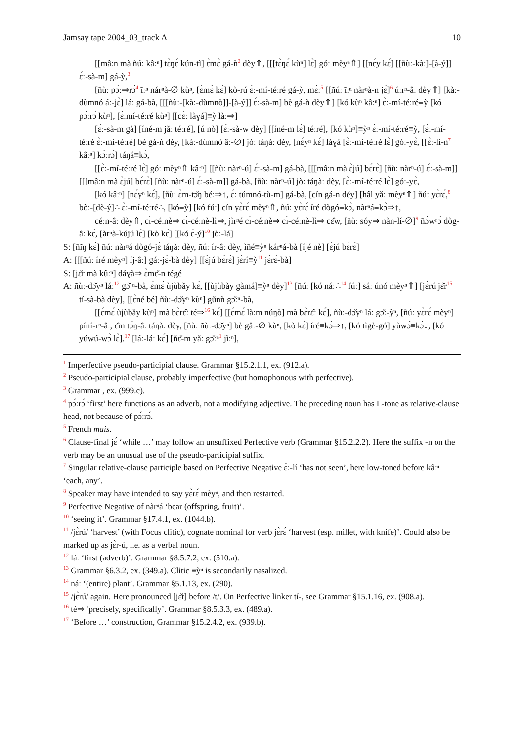Jamsay tape 2004_03_track A 10
[[mâːn mà ñúː kâːⁿ] tɛ̀ŋɛ́ kún-tì] ɛ̀mɛ̀ gá-ǹ<sup>2</sup> dèy⇑, [[[tɛ̀ŋɛ́ kùⁿ] lɛ̀] góː mèyⁿ⇑] [[nɛ́y kɛ́] [[ñùː-kàː]-[à-ý]] ɛ́ː-sà-m] gá-ỳ,<sup>3</sup>
[ñùː pɔ́ː⇒rɔ́<sup>4</sup> ĩːⁿ nárⁿà-∅ kùⁿ, [ɛ̀mɛ̀ kɛ́] kò-rú ɛ̀ː-mí-téːré gá-ỳ, mɛ̀ː<sup>5</sup> [[ñúː ĩːⁿ nàrⁿà-n jɛ́]<sup>6</sup> úːrⁿ-âː dèy⇑] [kàː-dùmnó áː-jɛ̀] láː gá-bà, [[[ñùː-[kàː-dùmnò]]-[à-ý]] ɛ́ː-sà-m] bè gá-ǹ dèy⇑] [kó kùⁿ kâːⁿ] ɛ̀ː-mí-téːré≡ỳ [kó pɔ́ːrɔ́ kùⁿ], [ɛ̀ːmí-téːré kùⁿ] [[cɛ̀ː làɣá]≡ỳ làː⇒]
[ɛ́ː-sà-m gà] [íné-m jǎː téːré], [ú nò] [ɛ́ː-sà-w dèy] [[íné-m lɛ̀] téːré], [kó kùⁿ]≡ỳⁿ ɛ̀ː-mí-téːré≡ỳ, [ɛ̀ː-mí-téːré ɛ̀ː-mí-téːré] bè gá-ǹ dèy, [kàː-dùmnó âː-∅] jòː táŋàː dèy, [nɛ́yⁿ kɛ́] làɣá [ɛ̀ː-mí-téːré lɛ̀] góː-yɛ̀, [[ɛ̀ː-lì-n<sup>7</sup> kâːⁿ] kɔ̀ːrɔ́] táŋá≡kɔ̀,
[[ɛ̀ː-mí-téːré lɛ̀] góː mèyⁿ⇑ kâːⁿ] [[ñùː nàrⁿ-ú] ɛ́ː-sà-m] gá-bà, [[[mâːn mà ɛ̀jú] bɛ́rɛ̀] [ñùː nàrⁿ-ú] ɛ́ː-sà-m]] [[[mâːn mà ɛ̀jú] bɛ́rɛ̀] [ñùː nàrⁿ-ú] ɛ́ː-sà-m]] gá-bà, [ñùː nàrⁿ-ú] jòː táŋàː dèy, [ɛ̀ː-mí-téːré lɛ̀] góː-yɛ̀,
[kó kâːⁿ] [nɛ́yⁿ kɛ́], [ñùː ɛ̀m-tɔ̌ŋ béː⇒↑, ɛ́ː túmnó-tù-m] gá-bà, [cín gá-n déy] [hâl yǎː mèyⁿ⇑] ñúː yɛ̀rɛ́,<sup>8</sup> bòː-[dè-ý]∴ ɛ̀ː-mí-téːré∴, [kó≡ỳ] [kó fúː] cín yɛ̀rɛ́ mèyⁿ⇑, ñúː yɛ̀rɛ́ íré dògó≡kɔ̀, nàrⁿá≡kɔ̀⇒↑,
céːn-âː dèy⇑, cɪ̀-céːnè⇒ cɪ̀-céːnè-lì⇒, jìrⁿé cɪ̀-céːnè⇒ cɪ̀-céːnè-lì⇒ cɛ̂w, [ñùː sóy⇒ nàn-lí-∅]<sup>9</sup> ñɔ̀wⁿɔ́ dòg-âː kɛ́, [àrⁿà-kújú lɛ̀] [kò kɛ́] [[kó ɛ̀-ý]<sup>10</sup> jòː-lá]
S: [ñĩŋ kɛ́] ñúː nàrⁿá dògó-jɛ̀ táŋàː dèy, ñúː ír-âː dèy, ìñé≡ỳⁿ kárⁿá-bà [íjé nè] [ɛ̀jú bɛ́rɛ̀]
A: [[[ñúː íré mèyⁿ] íj-âː] gáː-jɛ̀-bà dèy] [[ɛ̀jú bɛ́rɛ̀] jɛ̀rí≡ỳ<sup>11</sup> jɛ̀rɛ́-bà]
S: [jɛ̌r mà kûːⁿ] dáɣà⇒ ɛ̀mɛ̌-n tégé
A: ñùː-dɔ̌yⁿ láː<sup>12</sup> gɔ̌ːⁿ-bà, ɛ́mɛ́ ùjùbǎy kɛ́, [[ùjùbày gàmá]≡ỳⁿ dèy]<sup>13</sup> [ñúː [kó náː∴<sup>14</sup> fúː] sáː únó mèyⁿ⇑] [jɛ̀rú jɛ̌r<sup>15</sup> tí-sà-bà dèy], [[ɛ̀né bé] ñùː-dɔ̌yⁿ kùⁿ] gǔnǹ gɔ̌ːⁿ-bà,
[[ɛ́mɛ́ ùjùbǎy kùⁿ] mà bɛ̀rɛ̂ː té⇒<sup>16</sup> kɛ́] [[ɛ́mɛ́ làːm núŋò] mà bɛ̀rɛ̂ː kɛ́], ñùː-dɔ̌yⁿ láː gɔ̌ː-ỳⁿ, [ñúː yɛ̀rɛ́ mèyⁿ] píní-rⁿ-âː, ɛ̂m tɔ́ŋ-âː táŋàː dèy, [ñùː ñùː-dɔ̌yⁿ] bè gâː-∅ kùⁿ, [kò kɛ́] íré≡kɔ̀⇒↑, [kó tìgè-gó] yùwɔ́≡kɔ̀↓, [kó yúwú-wɔ̀ lɛ̀].<sup>17</sup> [láː-láː kɛ́] [ñɛ̌-m yǎː gɔ̌ːⁿ<sup>1</sup> jìːⁿ],
<sup>1</sup> Imperfective pseudo-participial clause. Grammar §15.2.1.1, ex. (912.a).
<sup>2</sup> Pseudo-participial clause, probably imperfective (but homophonous with perfective).
<sup>3</sup> Grammar , ex. (999.c).
<sup>4</sup> pɔ́ːrɔ́ ‘first’ here functions as an adverb, not a modifying adjective. The preceding noun has L-tone as relative-clause head, not because of pɔ́ːrɔ́.
<sup>5</sup> French mais.
<sup>6</sup> Clause-final jɛ́ ‘while …’ may follow an unsuffixed Perfective verb (Grammar §15.2.2.2). Here the suffix -n on the verb may be an unusual use of the pseudo-participial suffix.
<sup>7</sup> Singular relative-clause participle based on Perfective Negative ɛ̀ː-lí ‘has not seen’, here low-toned before kâːⁿ ‘each, any’.
<sup>8</sup> Speaker may have intended to say yɛ̀rɛ́ mèyⁿ, and then restarted.
<sup>9</sup> Perfective Negative of nàrⁿá ‘bear (offspring, fruit)’.
<sup>10</sup> ‘seeing it’. Grammar §17.4.1, ex. (1044.b).
<sup>11</sup> /jɛ̀rú/ ‘harvest’ (with Focus clitic), cognate nominal for verb jɛ̀rɛ́ ‘harvest (esp. millet, with knife)’. Could also be marked up as jɛ̀r-ú, i.e. as a verbal noun.
<sup>12</sup> láː ‘first (adverb)’. Grammar §8.5.7.2, ex. (510.a).
<sup>13</sup> Grammar §6.3.2, ex. (349.a). Clitic ≡ỳⁿ is secondarily nasalized.
<sup>14</sup> náː ‘(entire) plant’. Grammar §5.1.13, ex. (290).
<sup>15</sup> /jɛ̀rú/ again. Here pronounced [jɛ̌t] before /t/. On Perfective linker tí-, see Grammar §15.1.16, ex. (908.a).
<sup>16</sup> té⇒ ‘precisely, specifically’. Grammar §8.5.3.3, ex. (489.a).
<sup>17</sup> ‘Before …’ construction, Grammar §15.2.4.2, ex. (939.b).